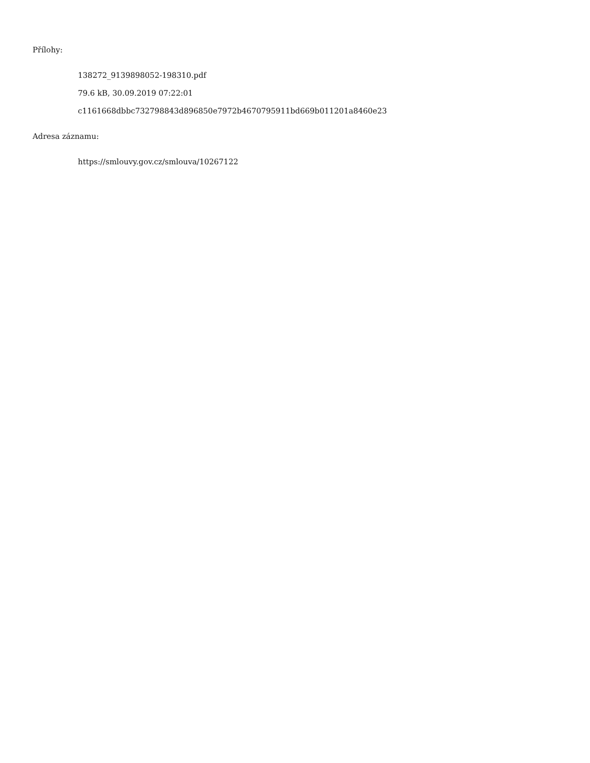Přílohy:
138272_9139898052-198310.pdf
79.6 kB, 30.09.2019 07:22:01
c1161668dbbc732798843d896850e7972b4670795911bd669b011201a8460e23
Adresa záznamu:
https://smlouvy.gov.cz/smlouva/10267122